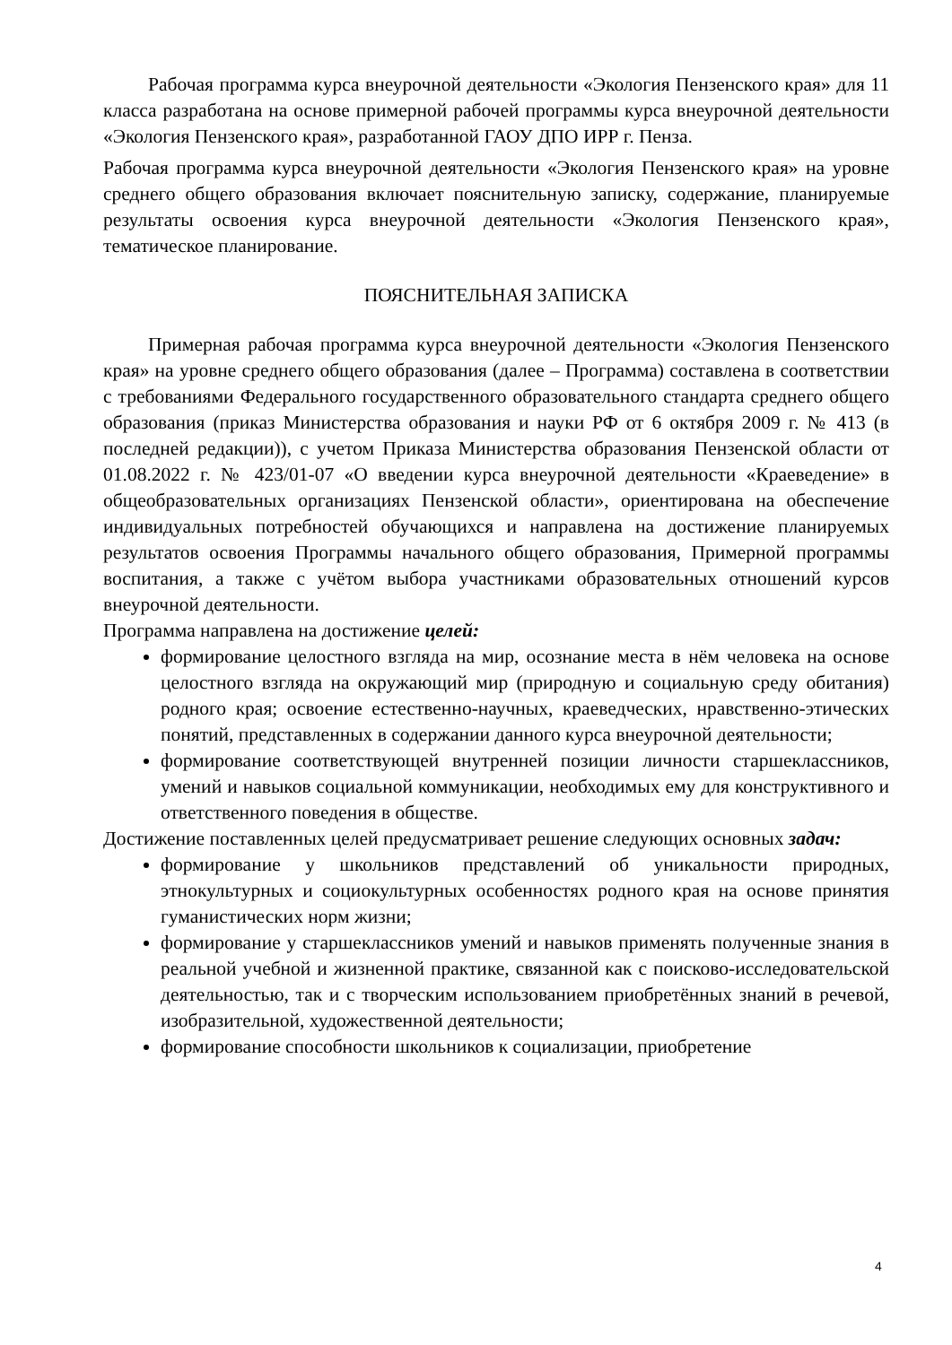Рабочая программа курса внеурочной деятельности «Экология Пензенского края» для 11 класса разработана на основе примерной рабочей программы курса внеурочной деятельности «Экология Пензенского края», разработанной ГАОУ ДПО ИРР г. Пенза.
Рабочая программа курса внеурочной деятельности «Экология Пензенского края» на уровне среднего общего образования включает пояснительную записку, содержание, планируемые результаты освоения курса внеурочной деятельности «Экология Пензенского края», тематическое планирование.
ПОЯСНИТЕЛЬНАЯ ЗАПИСКА
Примерная рабочая программа курса внеурочной деятельности «Экология Пензенского края» на уровне среднего общего образования (далее – Программа) составлена в соответствии с требованиями Федерального государственного образовательного стандарта среднего общего образования (приказ Министерства образования и науки РФ от 6 октября 2009 г. № 413 (в последней редакции)), с учетом Приказа Министерства образования Пензенской области от 01.08.2022 г. № 423/01-07 «О введении курса внеурочной деятельности «Краеведение» в общеобразовательных организациях Пензенской области», ориентирована на обеспечение индивидуальных потребностей обучающихся и направлена на достижение планируемых результатов освоения Программы начального общего образования, Примерной программы воспитания, а также с учётом выбора участниками образовательных отношений курсов внеурочной деятельности.
Программа направлена на достижение целей:
формирование целостного взгляда на мир, осознание места в нём человека на основе целостного взгляда на окружающий мир (природную и социальную среду обитания) родного края; освоение естественно-научных, краеведческих, нравственно-этических понятий, представленных в содержании данного курса внеурочной деятельности;
формирование соответствующей внутренней позиции личности старшеклассников, умений и навыков социальной коммуникации, необходимых ему для конструктивного и ответственного поведения в обществе.
Достижение поставленных целей предусматривает решение следующих основных задач:
формирование у школьников представлений об уникальности природных, этнокультурных и социокультурных особенностях родного края на основе принятия гуманистических норм жизни;
формирование у старшеклассников умений и навыков применять полученные знания в реальной учебной и жизненной практике, связанной как с поисково-исследовательской деятельностью, так и с творческим использованием приобретённых знаний в речевой, изобразительной, художественной деятельности;
формирование способности школьников к социализации, приобретение
4